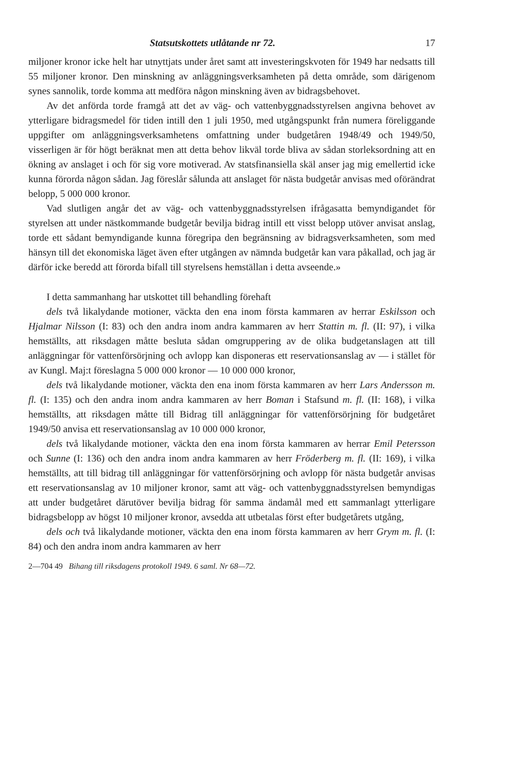Statsutskottets utlåtande nr 72. 17
miljoner kronor icke helt har utnyttjats under året samt att investeringskvoten för 1949 har nedsatts till 55 miljoner kronor. Den minskning av anläggningsverksamheten på detta område, som därigenom synes sannolik, torde komma att medföra någon minskning även av bidragsbehovet.
Av det anförda torde framgå att det av väg- och vattenbyggnadsstyrelsen angivna behovet av ytterligare bidragsmedel för tiden intill den 1 juli 1950, med utgångspunkt från numera föreliggande uppgifter om anläggningsverksamhetens omfattning under budgetåren 1948/49 och 1949/50, visserligen är för högt beräknat men att detta behov likväl torde bliva av sådan storleksordning att en ökning av anslaget i och för sig vore motiverad. Av statsfinansiella skäl anser jag mig emellertid icke kunna förorda någon sådan. Jag föreslår sålunda att anslaget för nästa budgetår anvisas med oförändrat belopp, 5 000 000 kronor.
Vad slutligen angår det av väg- och vattenbyggnadsstyrelsen ifrågasatta bemyndigandet för styrelsen att under nästkommande budgetår bevilja bidrag intill ett visst belopp utöver anvisat anslag, torde ett sådant bemyndigande kunna föregripa den begränsning av bidragsverksamheten, som med hänsyn till det ekonomiska läget även efter utgången av nämnda budgetår kan vara påkallad, och jag är därför icke beredd att förorda bifall till styrelsens hemställan i detta avseende.»
I detta sammanhang har utskottet till behandling förehaft
dels två likalydande motioner, väckta den ena inom första kammaren av herrar Eskilsson och Hjalmar Nilsson (I: 83) och den andra inom andra kammaren av herr Stattin m. fl. (II: 97), i vilka hemställts, att riksdagen måtte besluta sådan omgruppering av de olika budgetanslagen att till anläggningar för vattenförsörjning och avlopp kan disponeras ett reservationsanslag av — i stället för av Kungl. Maj:t föreslagna 5 000 000 kronor — 10 000 000 kronor,
dels två likalydande motioner, väckta den ena inom första kammaren av herr Lars Andersson m. fl. (I: 135) och den andra inom andra kammaren av herr Boman i Stafsund m. fl. (II: 168), i vilka hemställts, att riksdagen måtte till Bidrag till anläggningar för vattenförsörjning för budgetåret 1949/50 anvisa ett reservationsanslag av 10 000 000 kronor,
dels två likalydande motioner, väckta den ena inom första kammaren av herrar Emil Petersson och Sunne (I: 136) och den andra inom andra kammaren av herr Fröderberg m. fl. (II: 169), i vilka hemställts, att till bidrag till anläggningar för vattenförsörjning och avlopp för nästa budgetår anvisas ett reservationsanslag av 10 miljoner kronor, samt att väg- och vattenbyggnadsstyrelsen bemyndigas att under budgetåret därutöver bevilja bidrag för samma ändamål med ett sammanlagt ytterligare bidragsbelopp av högst 10 miljoner kronor, avsedda att utbetalas först efter budgetårets utgång,
dels och två likalydande motioner, väckta den ena inom första kammaren av herr Grym m. fl. (I: 84) och den andra inom andra kammaren av herr
2—704 49 Bihang till riksdagens protokoll 1949. 6 saml. Nr 68—72.